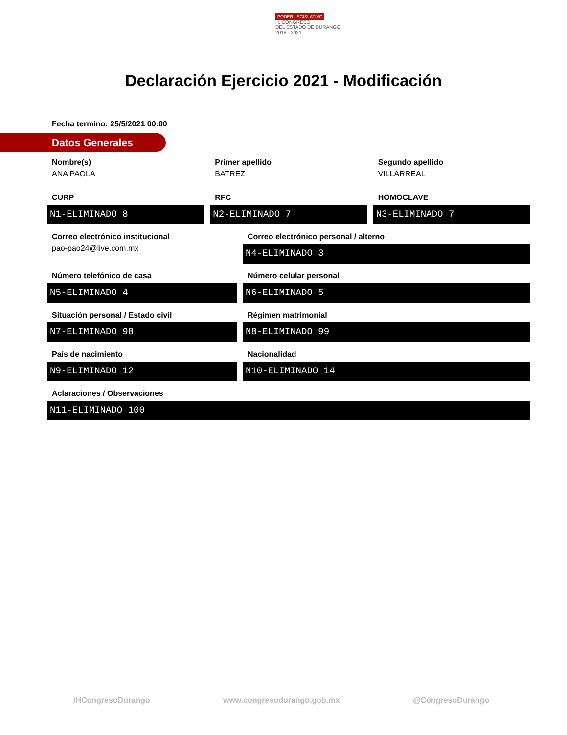PODER LEGISLATIVO
H. CONGRESO
DEL ESTADO DE DURANGO
2018 · 2021
Declaración Ejercicio 2021 - Modificación
Fecha termino: 25/5/2021 00:00
Datos Generales
Nombre(s)
ANA PAOLA
Primer apellido
BATREZ
Segundo apellido
VILLARREAL
CURP
N1-ELIMINADO 8
RFC
N2-ELIMINADO 7
HOMOCLAVE
N3-ELIMINADO 7
Correo electrónico institucional
pao-pao24@live.com.mx
Correo electrónico personal / alterno
N4-ELIMINADO 3
Número telefónico de casa
N5-ELIMINADO 4
Número celular personal
N6-ELIMINADO 5
Situación personal / Estado civil
N7-ELIMINADO 98
Régimen matrimonial
N8-ELIMINADO 99
País de nacimiento
N9-ELIMINADO 12
Nacionalidad
N10-ELIMINADO 14
Aclaraciones / Observaciones
N11-ELIMINADO 100
/HCongresoDurango www.congresodurango.gob.mx @CongresoDurango